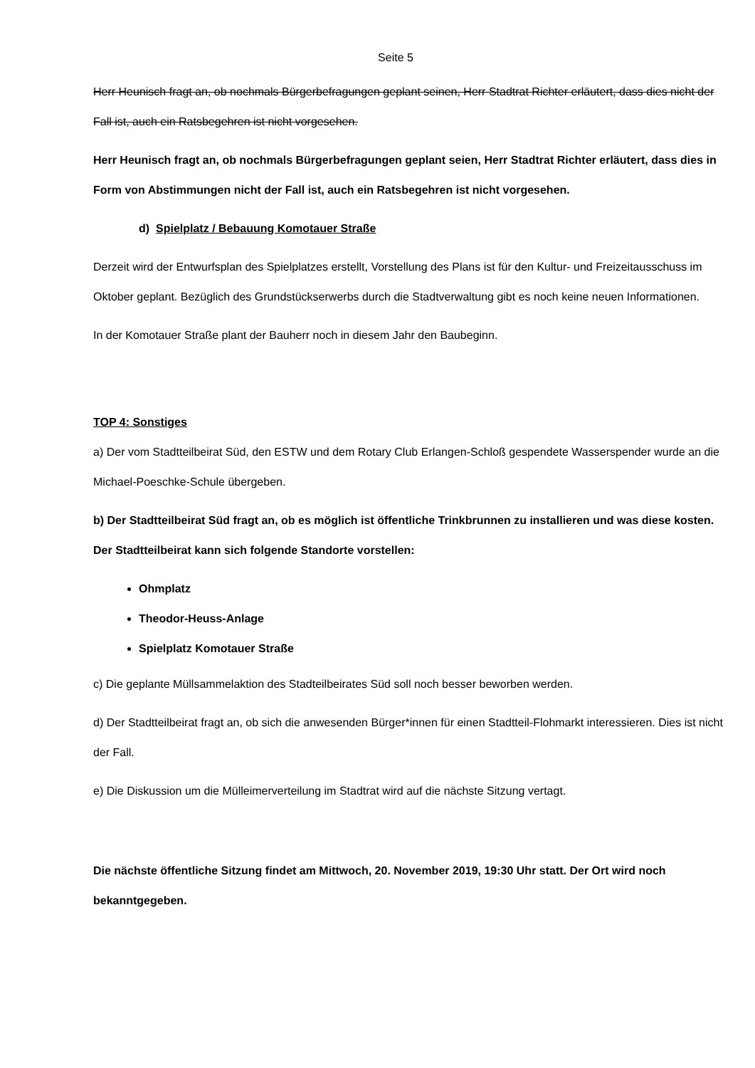Seite 5
Herr Heunisch fragt an, ob nochmals Bürgerbefragungen geplant seinen, Herr Stadtrat Richter erläutert, dass dies nicht der Fall ist, auch ein Ratsbegehren ist nicht vorgesehen.
Herr Heunisch fragt an, ob nochmals Bürgerbefragungen geplant seien, Herr Stadtrat Richter erläutert, dass dies in Form von Abstimmungen nicht der Fall ist, auch ein Ratsbegehren ist nicht vorgesehen.
d) Spielplatz / Bebauung Komotauer Straße
Derzeit wird der Entwurfsplan des Spielplatzes erstellt, Vorstellung des Plans ist für den Kultur- und Freizeitausschuss im Oktober geplant. Bezüglich des Grundstückserwerbs durch die Stadtverwaltung gibt es noch keine neuen Informationen.
In der Komotauer Straße plant der Bauherr noch in diesem Jahr den Baubeginn.
TOP 4: Sonstiges
a) Der vom Stadtteilbeirat Süd, den ESTW und dem Rotary Club Erlangen-Schloß gespendete Wasserspender wurde an die Michael-Poeschke-Schule übergeben.
b) Der Stadtteilbeirat Süd fragt an, ob es möglich ist öffentliche Trinkbrunnen zu installieren und was diese kosten. Der Stadtteilbeirat kann sich folgende Standorte vorstellen:
Ohmplatz
Theodor-Heuss-Anlage
Spielplatz Komotauer Straße
c) Die geplante Müllsammelaktion des Stadteilbeirates Süd soll noch besser beworben werden.
d) Der Stadtteilbeirat fragt an, ob sich die anwesenden Bürger*innen für einen Stadtteil-Flohmarkt interessieren. Dies ist nicht der Fall.
e) Die Diskussion um die Mülleimerverteilung im Stadtrat wird auf die nächste Sitzung vertagt.
Die nächste öffentliche Sitzung findet am Mittwoch, 20. November 2019, 19:30 Uhr statt. Der Ort wird noch bekanntgegeben.